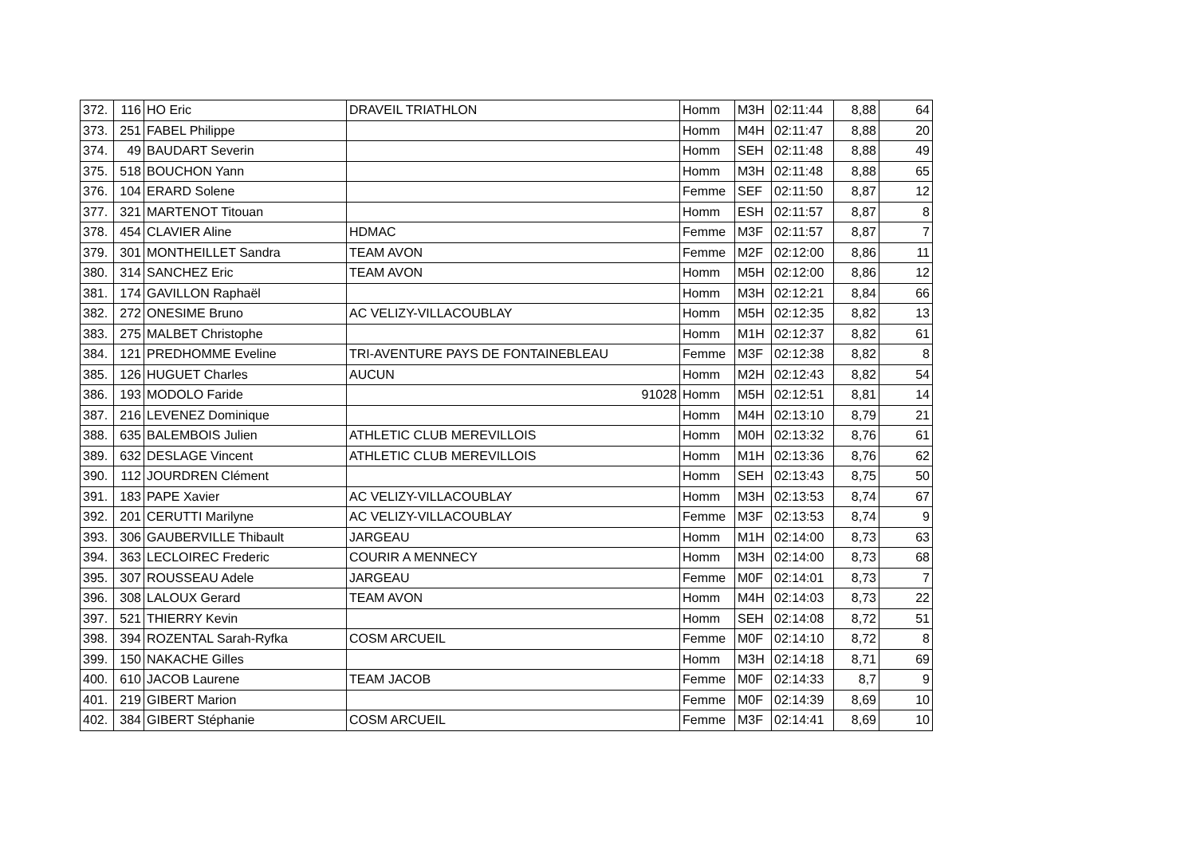| 372. | 116 | HO Eric | DRAVEIL TRIATHLON | Homm | M3H | 02:11:44 | 8,88 | 64 |
| 373. | 251 | FABEL Philippe | | Homm | M4H | 02:11:47 | 8,88 | 20 |
| 374. | 49 | BAUDART Severin | | Homm | SEH | 02:11:48 | 8,88 | 49 |
| 375. | 518 | BOUCHON Yann | | Homm | M3H | 02:11:48 | 8,88 | 65 |
| 376. | 104 | ERARD Solene | | Femme | SEF | 02:11:50 | 8,87 | 12 |
| 377. | 321 | MARTENOT Titouan | | Homm | ESH | 02:11:57 | 8,87 | 8 |
| 378. | 454 | CLAVIER Aline | HDMAC | Femme | M3F | 02:11:57 | 8,87 | 7 |
| 379. | 301 | MONTHEILLET Sandra | TEAM AVON | Femme | M2F | 02:12:00 | 8,86 | 11 |
| 380. | 314 | SANCHEZ Eric | TEAM AVON | Homm | M5H | 02:12:00 | 8,86 | 12 |
| 381. | 174 | GAVILLON Raphaël | | Homm | M3H | 02:12:21 | 8,84 | 66 |
| 382. | 272 | ONESIME Bruno | AC VELIZY-VILLACOUBLAY | Homm | M5H | 02:12:35 | 8,82 | 13 |
| 383. | 275 | MALBET Christophe | | Homm | M1H | 02:12:37 | 8,82 | 61 |
| 384. | 121 | PREDHOMME Eveline | TRI-AVENTURE PAYS DE FONTAINEBLEAU | Femme | M3F | 02:12:38 | 8,82 | 8 |
| 385. | 126 | HUGUET Charles | AUCUN | Homm | M2H | 02:12:43 | 8,82 | 54 |
| 386. | 193 | MODOLO Faride | 91028 | Homm | M5H | 02:12:51 | 8,81 | 14 |
| 387. | 216 | LEVENEZ Dominique | | Homm | M4H | 02:13:10 | 8,79 | 21 |
| 388. | 635 | BALEMBOIS Julien | ATHLETIC CLUB MEREVILLOIS | Homm | M0H | 02:13:32 | 8,76 | 61 |
| 389. | 632 | DESLAGE Vincent | ATHLETIC CLUB MEREVILLOIS | Homm | M1H | 02:13:36 | 8,76 | 62 |
| 390. | 112 | JOURDREN Clément | | Homm | SEH | 02:13:43 | 8,75 | 50 |
| 391. | 183 | PAPE Xavier | AC VELIZY-VILLACOUBLAY | Homm | M3H | 02:13:53 | 8,74 | 67 |
| 392. | 201 | CERUTTI Marilyne | AC VELIZY-VILLACOUBLAY | Femme | M3F | 02:13:53 | 8,74 | 9 |
| 393. | 306 | GAUBERVILLE Thibault | JARGEAU | Homm | M1H | 02:14:00 | 8,73 | 63 |
| 394. | 363 | LECLOIREC Frederic | COURIR A MENNECY | Homm | M3H | 02:14:00 | 8,73 | 68 |
| 395. | 307 | ROUSSEAU Adele | JARGEAU | Femme | M0F | 02:14:01 | 8,73 | 7 |
| 396. | 308 | LALOUX Gerard | TEAM AVON | Homm | M4H | 02:14:03 | 8,73 | 22 |
| 397. | 521 | THIERRY Kevin | | Homm | SEH | 02:14:08 | 8,72 | 51 |
| 398. | 394 | ROZENTAL Sarah-Ryfka | COSM ARCUEIL | Femme | M0F | 02:14:10 | 8,72 | 8 |
| 399. | 150 | NAKACHE Gilles | | Homm | M3H | 02:14:18 | 8,71 | 69 |
| 400. | 610 | JACOB Laurene | TEAM JACOB | Femme | M0F | 02:14:33 | 8,7 | 9 |
| 401. | 219 | GIBERT Marion | | Femme | M0F | 02:14:39 | 8,69 | 10 |
| 402. | 384 | GIBERT Stéphanie | COSM ARCUEIL | Femme | M3F | 02:14:41 | 8,69 | 10 |